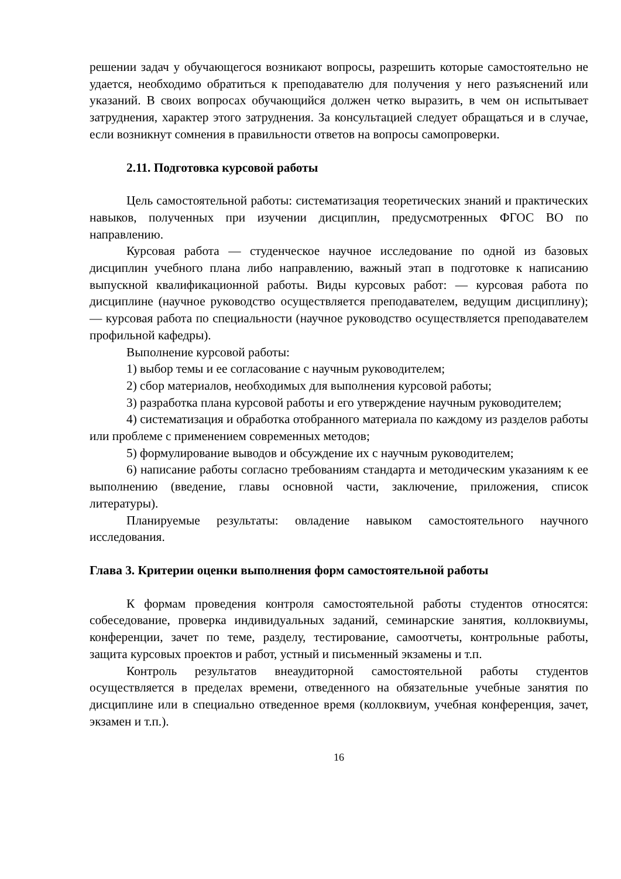решении задач у обучающегося возникают вопросы, разрешить которые самостоятельно не удается, необходимо обратиться к преподавателю для получения у него разъяснений или указаний. В своих вопросах обучающийся должен четко выразить, в чем он испытывает затруднения, характер этого затруднения. За консультацией следует обращаться и в случае, если возникнут сомнения в правильности ответов на вопросы самопроверки.
2.11. Подготовка курсовой работы
Цель самостоятельной работы: систематизация теоретических знаний и практических навыков, полученных при изучении дисциплин, предусмотренных ФГОС ВО по направлению.
Курсовая работа — студенческое научное исследование по одной из базовых дисциплин учебного плана либо направлению, важный этап в подготовке к написанию выпускной квалификационной работы. Виды курсовых работ: — курсовая работа по дисциплине (научное руководство осуществляется преподавателем, ведущим дисциплину); — курсовая работа по специальности (научное руководство осуществляется преподавателем профильной кафедры).
Выполнение курсовой работы:
1) выбор темы и ее согласование с научным руководителем;
2) сбор материалов, необходимых для выполнения курсовой работы;
3) разработка плана курсовой работы и его утверждение научным руководителем;
4) систематизация и обработка отобранного материала по каждому из разделов работы или проблеме с применением современных методов;
5) формулирование выводов и обсуждение их с научным руководителем;
6) написание работы согласно требованиям стандарта и методическим указаниям к ее выполнению (введение, главы основной части, заключение, приложения, список литературы).
Планируемые результаты: овладение навыком самостоятельного научного исследования.
Глава 3. Критерии оценки выполнения форм самостоятельной работы
К формам проведения контроля самостоятельной работы студентов относятся: собеседование, проверка индивидуальных заданий, семинарские занятия, коллоквиумы, конференции, зачет по теме, разделу, тестирование, самоотчеты, контрольные работы, защита курсовых проектов и работ, устный и письменный экзамены и т.п.
Контроль результатов внеаудиторной самостоятельной работы студентов осуществляется в пределах времени, отведенного на обязательные учебные занятия по дисциплине или в специально отведенное время (коллоквиум, учебная конференция, зачет, экзамен и т.п.).
16